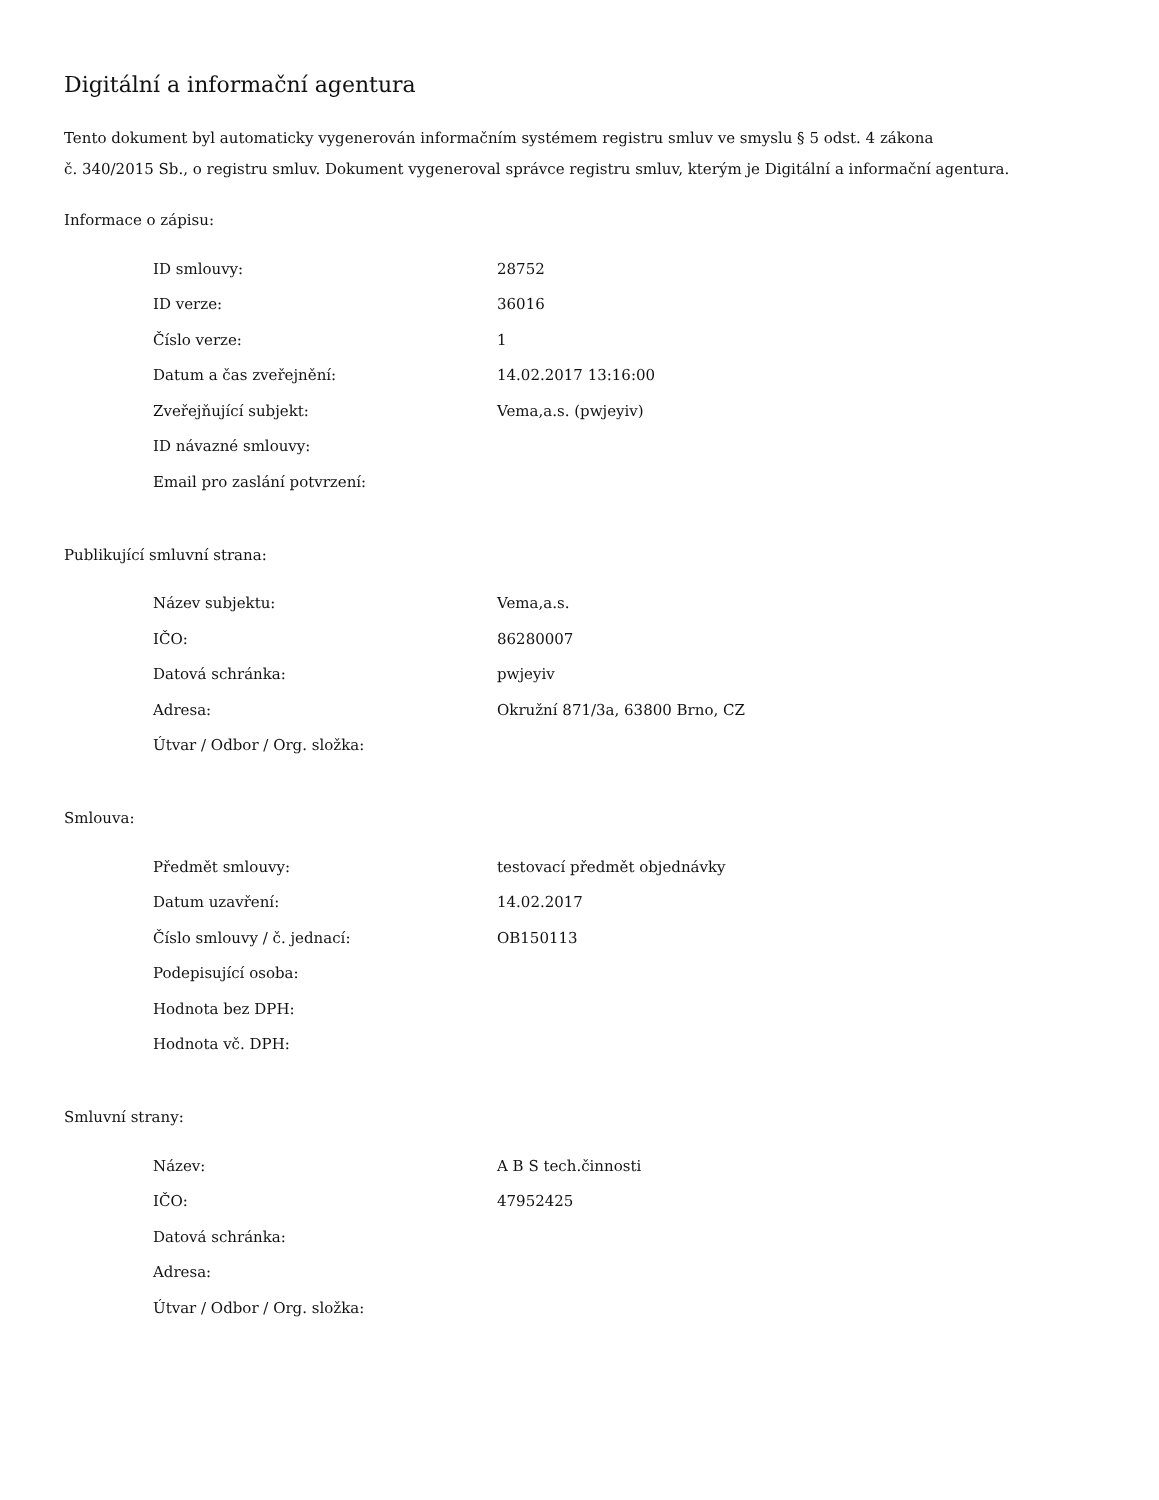Digitální a informační agentura
Tento dokument byl automaticky vygenerován informačním systémem registru smluv ve smyslu § 5 odst. 4 zákona
č. 340/2015 Sb., o registru smluv. Dokument vygeneroval správce registru smluv, kterým je Digitální a informační agentura.
Informace o zápisu:
| ID smlouvy: | 28752 |
| ID verze: | 36016 |
| Číslo verze: | 1 |
| Datum a čas zveřejnění: | 14.02.2017 13:16:00 |
| Zveřejňující subjekt: | Vema,a.s. (pwjeyiv) |
| ID návazné smlouvy: | |
| Email pro zaslání potvrzení: | |
Publikující smluvní strana:
| Název subjektu: | Vema,a.s. |
| IČO: | 86280007 |
| Datová schránka: | pwjeyiv |
| Adresa: | Okružní 871/3a, 63800 Brno, CZ |
| Útvar / Odbor / Org. složka: | |
Smlouva:
| Předmět smlouvy: | testovací předmět objednávky |
| Datum uzavření: | 14.02.2017 |
| Číslo smlouvy / č. jednací: | OB150113 |
| Podepisující osoba: | |
| Hodnota bez DPH: | |
| Hodnota vč. DPH: | |
Smluvní strany:
| Název: | A B S tech.činnosti |
| IČO: | 47952425 |
| Datová schránka: | |
| Adresa: | |
| Útvar / Odbor / Org. složka: | |